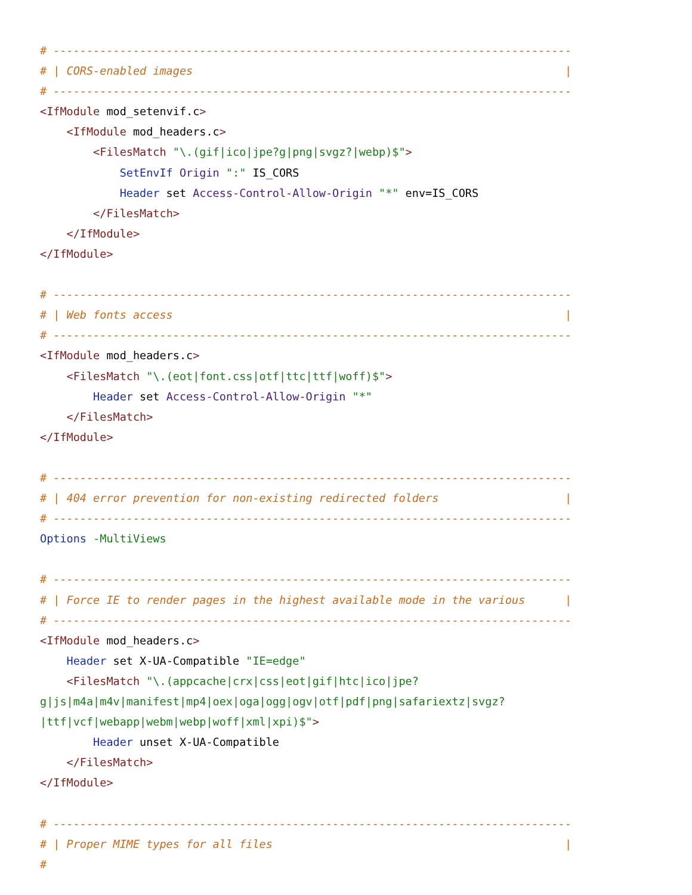# ------------------------------------------------------------------------------
# | CORS-enabled images                                                        |
# ------------------------------------------------------------------------------
<IfModule mod_setenvif.c>
    <IfModule mod_headers.c>
        <FilesMatch "\.(gif|ico|jpe?g|png|svgz?|webp)$">
            SetEnvIf Origin ":" IS_CORS
            Header set Access-Control-Allow-Origin "*" env=IS_CORS
        </FilesMatch>
    </IfModule>
</IfModule>

# ------------------------------------------------------------------------------
# | Web fonts access                                                           |
# ------------------------------------------------------------------------------
<IfModule mod_headers.c>
    <FilesMatch "\.(eot|font.css|otf|ttc|ttf|woff)$">
        Header set Access-Control-Allow-Origin "*"
    </FilesMatch>
</IfModule>

# ------------------------------------------------------------------------------
# | 404 error prevention for non-existing redirected folders                   |
# ------------------------------------------------------------------------------
Options -MultiViews

# ------------------------------------------------------------------------------
# | Force IE to render pages in the highest available mode in the various      |
# ------------------------------------------------------------------------------
<IfModule mod_headers.c>
    Header set X-UA-Compatible "IE=edge"
    <FilesMatch "\.(appcache|crx|css|eot|gif|htc|ico|jpe?
g|js|m4a|m4v|manifest|mp4|oex|oga|ogg|ogv|otf|pdf|png|safariextz|svgz?
|ttf|vcf|webapp|webm|webp|woff|xml|xpi)$">
        Header unset X-UA-Compatible
    </FilesMatch>
</IfModule>

# ------------------------------------------------------------------------------
# | Proper MIME types for all files                                            |
#